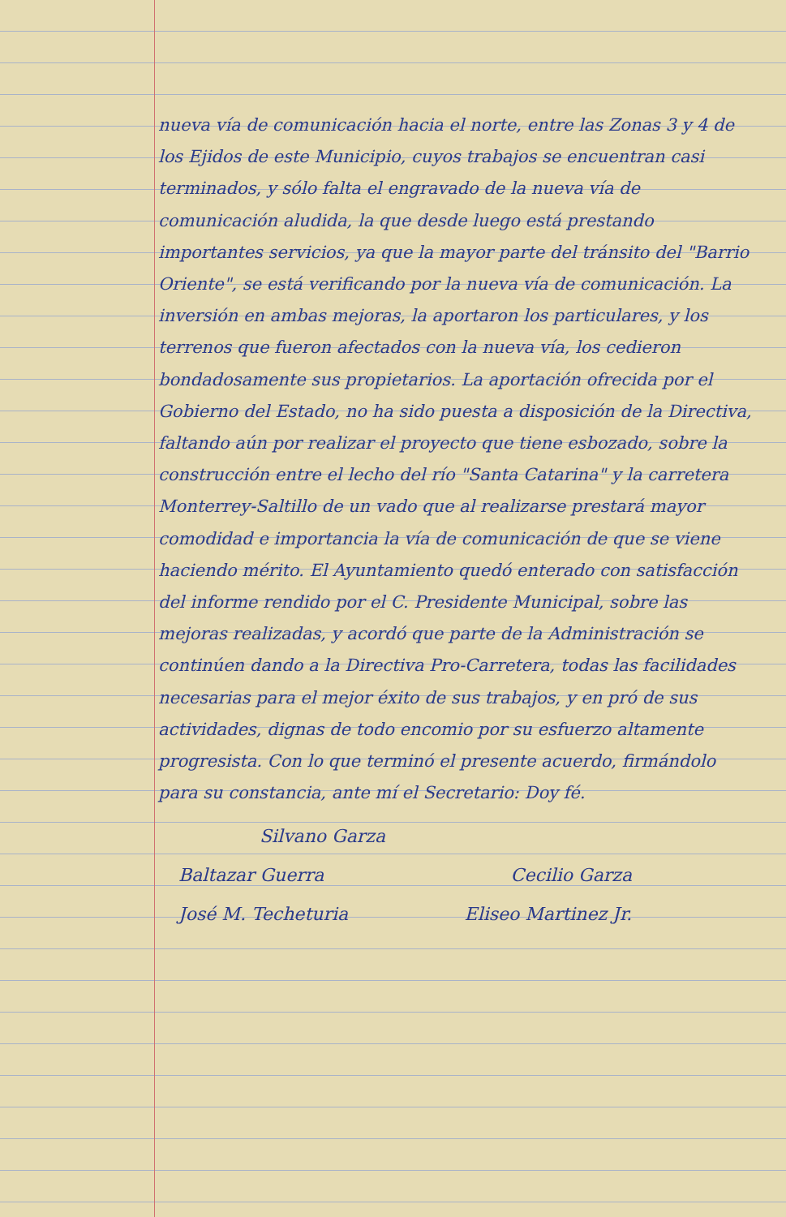nueva vía de comunicación hacia el norte, entre las Zonas 3 y 4 de los Ejidos de este Municipio, cuyos trabajos se encuentran casi terminados, y sólo falta el engravado de la nueva vía de comunicación aludida, la que desde luego está prestando importantes servicios, ya que la mayor parte del tránsito del "Barrio Oriente", se está verificando por la nueva vía de comunicación. La inversión en ambas mejoras, la aportaron los particulares, y los terrenos que fueron afectados con la nueva vía, los cedieron bondadosamente sus propietarios. La aportación ofrecida por el Gobierno del Estado, no ha sido puesta a disposición de la Directiva, faltando aún por realizar el proyecto que tiene esbozado, sobre la construcción entre el lecho del río "Santa Catarina" y la carretera Monterrey-Saltillo de un vado que al realizarse prestará mayor comodidad e importancia la vía de comunicación de que se viene haciendo mérito. El Ayuntamiento quedó enterado con satisfacción del informe rendido por el C. Presidente Municipal, sobre las mejoras realizadas, y acordó que parte de la Administración se continúen dando a la Directiva Pro-Carretera, todas las facilidades necesarias para el mejor éxito de sus trabajos, y en pró de sus actividades, dignas de todo encomio por su esfuerzo altamente progresista. Con lo que terminó el presente acuerdo, firmándolo para su constancia, ante mí el Secretario: Doy fé.
Silvano Garza
Baltazar Guerra Cecilio Garza
José M. Techeturia Eliseo Martinez Jr.